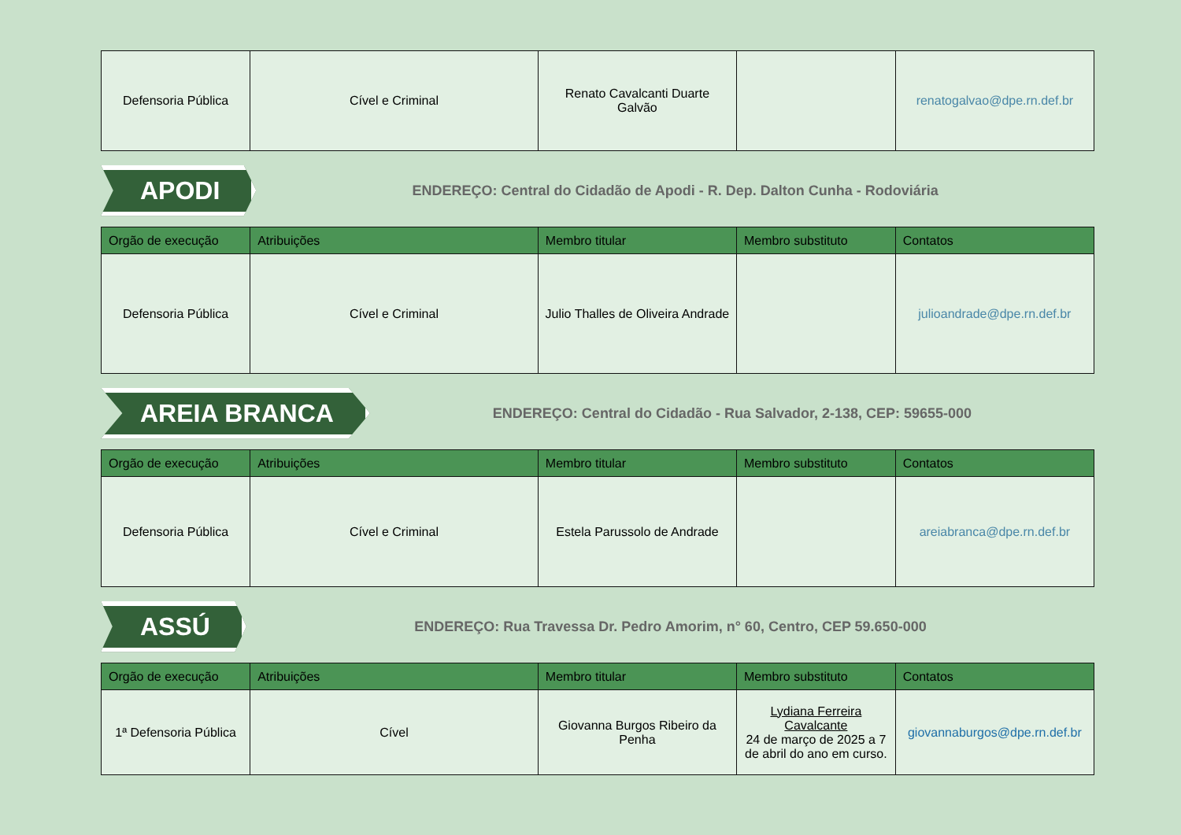| Defensoria Pública | Cível e Criminal | Renato Cavalcanti Duarte Galvão | | renatogalvao@dpe.rn.def.br |
APODI
ENDEREÇO: Central do Cidadão de Apodi - R. Dep. Dalton Cunha - Rodoviária
| Orgão de execução | Atribuições | Membro titular | Membro substituto | Contatos |
| --- | --- | --- | --- | --- |
| Defensoria Pública | Cível e Criminal | Julio Thalles de Oliveira Andrade | | julioandrade@dpe.rn.def.br |
AREIA BRANCA
ENDEREÇO: Central do Cidadão - Rua Salvador, 2-138, CEP: 59655-000
| Orgão de execução | Atribuições | Membro titular | Membro substituto | Contatos |
| --- | --- | --- | --- | --- |
| Defensoria Pública | Cível e Criminal | Estela Parussolo de Andrade | | areiabranca@dpe.rn.def.br |
ASSÚ
ENDEREÇO: Rua Travessa Dr. Pedro Amorim, n° 60, Centro, CEP 59.650-000
| Orgão de execução | Atribuições | Membro titular | Membro substituto | Contatos |
| --- | --- | --- | --- | --- |
| 1ª Defensoria Pública | Cível | Giovanna Burgos Ribeiro da Penha | Lydiana Ferreira Cavalcante 24 de março de 2025 a 7 de abril do ano em curso. | giovannaburgos@dpe.rn.def.br |